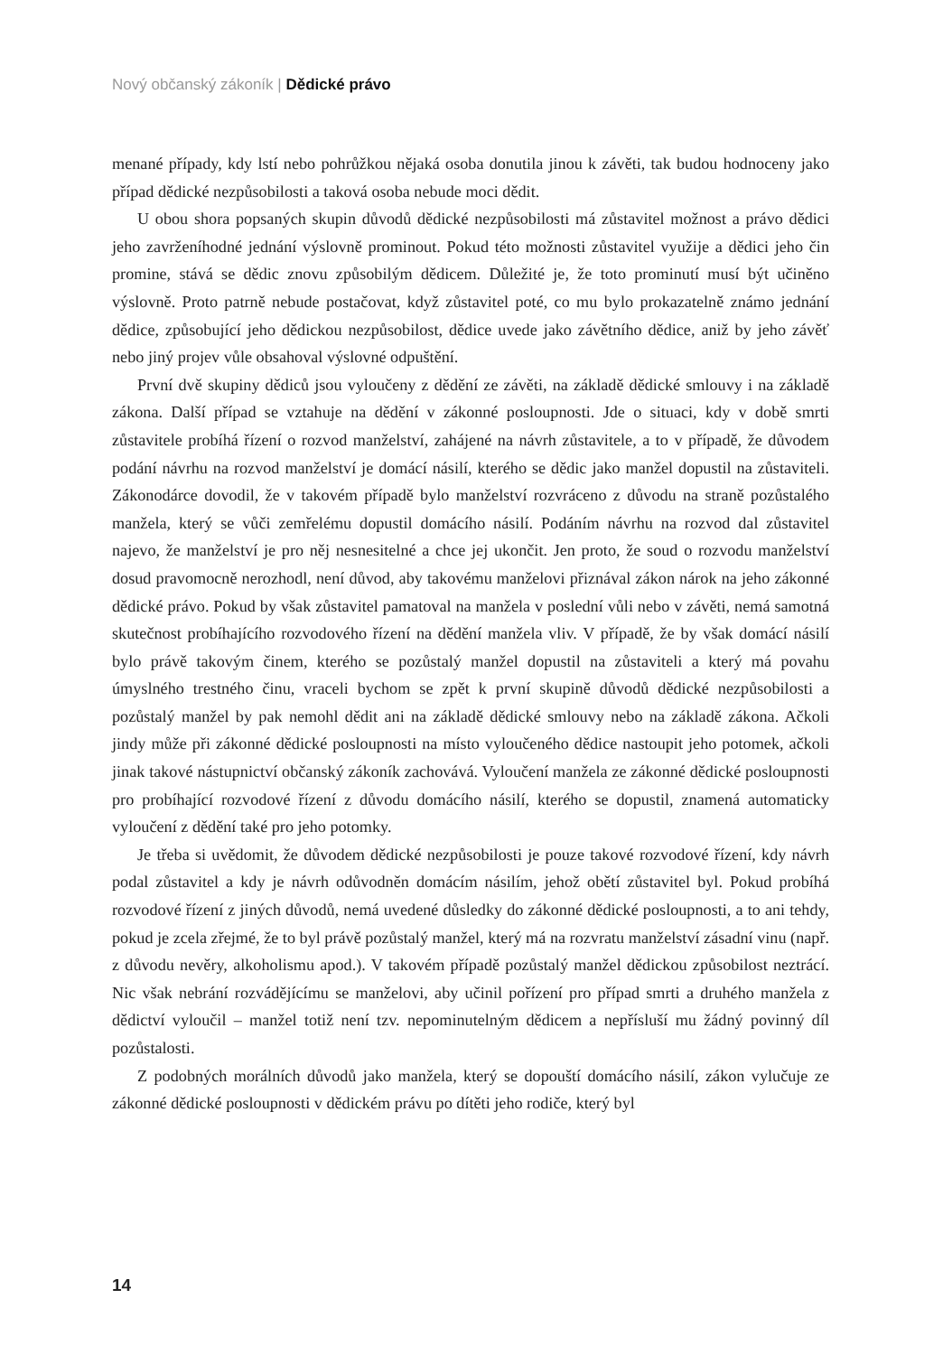Nový občanský zákoník | Dědické právo
menané případy, kdy lstí nebo pohrůžkou nějaká osoba donutila jinou k závěti, tak budou hodnoceny jako případ dědické nezpůsobilosti a taková osoba nebude moci dědit.
U obou shora popsaných skupin důvodů dědické nezpůsobilosti má zůstavitel možnost a právo dědici jeho zavrženíhodné jednání výslovně prominout. Pokud této možnosti zůstavitel využije a dědici jeho čin promine, stává se dědic znovu způsobilým dědicem. Důležité je, že toto prominutí musí být učiněno výslovně. Proto patrně nebude postačovat, když zůstavitel poté, co mu bylo prokazatelně známo jednání dědice, způsobující jeho dědickou nezpůsobilost, dědice uvede jako závětního dědice, aniž by jeho závěť nebo jiný projev vůle obsahoval výslovné odpuštění.
První dvě skupiny dědiců jsou vyloučeny z dědění ze závěti, na základě dědické smlouvy i na základě zákona. Další případ se vztahuje na dědění v zákonné posloupnosti. Jde o situaci, kdy v době smrti zůstavitele probíhá řízení o rozvod manželství, zahájené na návrh zůstavitele, a to v případě, že důvodem podání návrhu na rozvod manželství je domácí násilí, kterého se dědic jako manžel dopustil na zůstaviteli. Zákonodárce dovodil, že v takovém případě bylo manželství rozvráceno z důvodu na straně pozůstalého manžela, který se vůči zemřelému dopustil domácího násilí. Podáním návrhu na rozvod dal zůstavitel najevo, že manželství je pro něj nesnesitelné a chce jej ukončit. Jen proto, že soud o rozvodu manželství dosud pravomocně nerozhodl, není důvod, aby takovému manželovi přiznával zákon nárok na jeho zákonné dědické právo. Pokud by však zůstavitel pamatoval na manžela v poslední vůli nebo v závěti, nemá samotná skutečnost probíhajícího rozvodového řízení na dědění manžela vliv. V případě, že by však domácí násilí bylo právě takovým činem, kterého se pozůstalý manžel dopustil na zůstaviteli a který má povahu úmyslného trestného činu, vraceli bychom se zpět k první skupině důvodů dědické nezpůsobilosti a pozůstalý manžel by pak nemohl dědit ani na základě dědické smlouvy nebo na základě zákona. Ačkoli jindy může při zákonné dědické posloupnosti na místo vyloučeného dědice nastoupit jeho potomek, ačkoli jinak takové nástupnictví občanský zákoník zachovává. Vyloučení manžela ze zákonné dědické posloupnosti pro probíhající rozvodové řízení z důvodu domácího násilí, kterého se dopustil, znamená automaticky vyloučení z dědění také pro jeho potomky.
Je třeba si uvědomit, že důvodem dědické nezpůsobilosti je pouze takové rozvodové řízení, kdy návrh podal zůstavitel a kdy je návrh odůvodněn domácím násilím, jehož obětí zůstavitel byl. Pokud probíhá rozvodové řízení z jiných důvodů, nemá uvedené důsledky do zákonné dědické posloupnosti, a to ani tehdy, pokud je zcela zřejmé, že to byl právě pozůstalý manžel, který má na rozvratu manželství zásadní vinu (např. z důvodu nevěry, alkoholismu apod.). V takovém případě pozůstalý manžel dědickou způsobilost neztrácí. Nic však nebrání rozvádějícímu se manželovi, aby učinil pořízení pro případ smrti a druhého manžela z dědictví vyloučil – manžel totiž není tzv. nepominutelným dědicem a nepřísluší mu žádný povinný díl pozůstalosti.
Z podobných morálních důvodů jako manžela, který se dopouští domácího násilí, zákon vylučuje ze zákonné dědické posloupnosti v dědickém právu po dítěti jeho rodiče, který byl
14